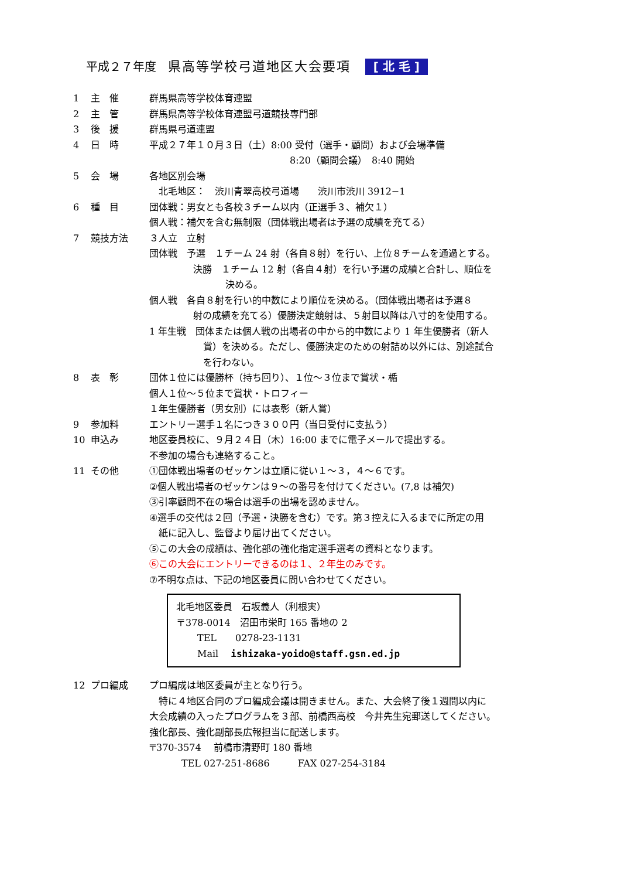平成２７年度 県高等学校弓道地区大会要項 [ 北 毛 ]
1 主　催 群馬県高等学校体育連盟
2 主　管 群馬県高等学校体育連盟弓道競技専門部
3 後　援 群馬県弓道連盟
4 日　時 平成２７年１０月３日（土）8:00 受付（選手・顧問）および会場準備
8:20（顧問会議）　8:40 開始
5 会　場 各地区別会場
　北毛地区：　渋川青翠高校弓道場　　渋川市渋川 3912−1
6 種　目 団体戦：男女とも各校３チーム以内（正選手３、補欠１）
個人戦：補欠を含む無制限（団体戦出場者は予選の成績を充てる）
7 競技方法 ３人立　立射
団体戦　予選　１チーム 24 射（各自８射）を行い、上位８チームを通過とする。
決勝　１チーム 12 射（各自４射）を行い予選の成績と合計し、順位を
決める。
個人戦　各自８射を行い的中数により順位を決める。（団体戦出場者は予選８
射の成績を充てる）優勝決定競射は、５射目以降は八寸的を使用する。
1 年生戦　団体または個人戦の出場者の中から的中数により 1 年生優勝者（新人
賞）を決める。ただし、優勝決定のための射詰め以外には、別途試合
を行わない。
8 表　彰 団体１位には優勝杯（持ち回り）、１位～３位まで賞状・楯
個人１位～５位まで賞状・トロフィー
１年生優勝者（男女別）には表彰（新人賞）
9 参加料 エントリー選手１名につき３００円（当日受付に支払う）
10 申込み 地区委員校に、９月２４日（木）16:00 までに電子メールで提出する。
不参加の場合も連絡すること。
11 その他 ①団体戦出場者のゼッケンは立順に従い１～３，４～６です。
②個人戦出場者のゼッケンは９～の番号を付けてください。(7,8 は補欠)
③引率顧問不在の場合は選手の出場を認めません。
④選手の交代は２回（予選・決勝を含む）です。第３控えに入るまでに所定の用
　紙に記入し、監督より届け出てください。
⑤この大会の成績は、強化部の強化指定選手選考の資料となります。
⑥この大会にエントリーできるのは１、２年生のみです。
⑦不明な点は、下記の地区委員に問い合わせてください。
北毛地区委員　石坂義人（利根実）
〒378-0014　沼田市栄町 165 番地の 2
TEL　　0278-23-1131
Mail　 ishizaka-yoido@staff.gsn.ed.jp
12 プロ編成 プロ編成は地区委員が主となり行う。
　特に４地区合同のプロ編成会議は開きません。また、大会終了後１週間以内に
大会成績の入ったプログラムを３部、前橋西高校　今井先生宛郵送してください。
強化部長、強化副部長広報担当に配送します。
〒370-3574　 前橋市清野町 180 番地
TEL 027-251-8686　　　FAX 027-254-3184